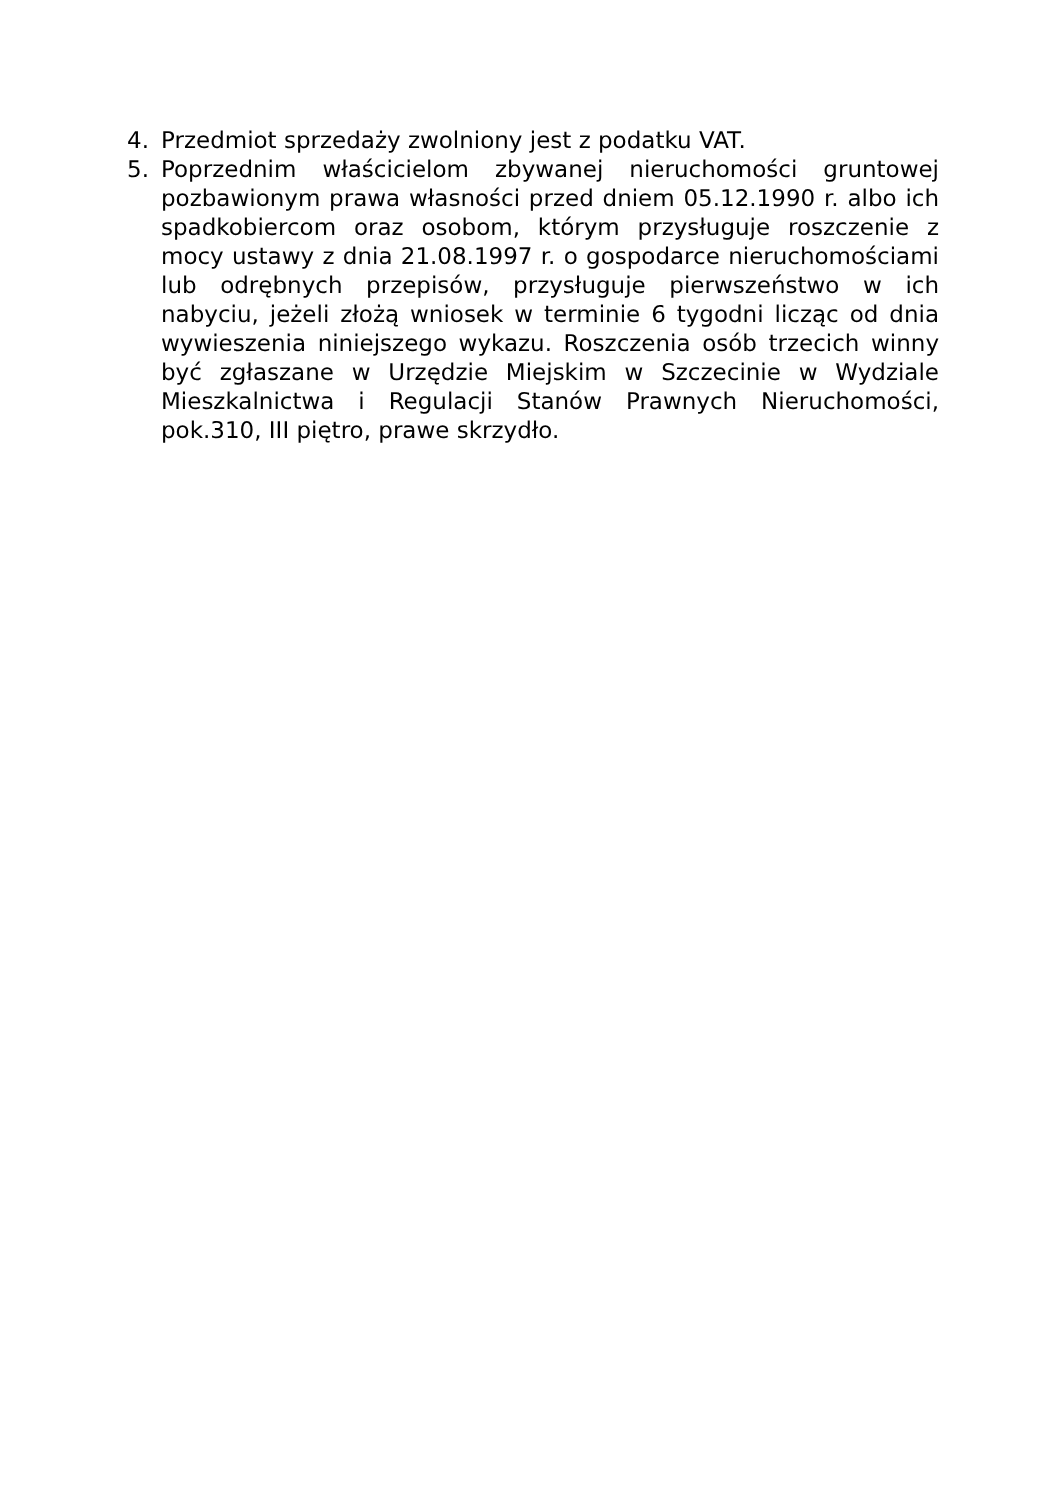4. Przedmiot sprzedaży zwolniony jest z podatku VAT.
5. Poprzednim właścicielom zbywanej nieruchomości gruntowej pozbawionym prawa własności przed dniem 05.12.1990 r. albo ich spadkobiercom oraz osobom, którym przysługuje roszczenie z mocy ustawy z dnia 21.08.1997 r. o gospodarce nieruchomościami lub odrębnych przepisów, przysługuje pierwszeństwo w ich nabyciu, jeżeli złożą wniosek w terminie 6 tygodni licząc od dnia wywieszenia niniejszego wykazu. Roszczenia osób trzecich winny być zgłaszane w Urzędzie Miejskim w Szczecinie w Wydziale Mieszkalnictwa i Regulacji Stanów Prawnych Nieruchomości, pok.310, III piętro, prawe skrzydło.